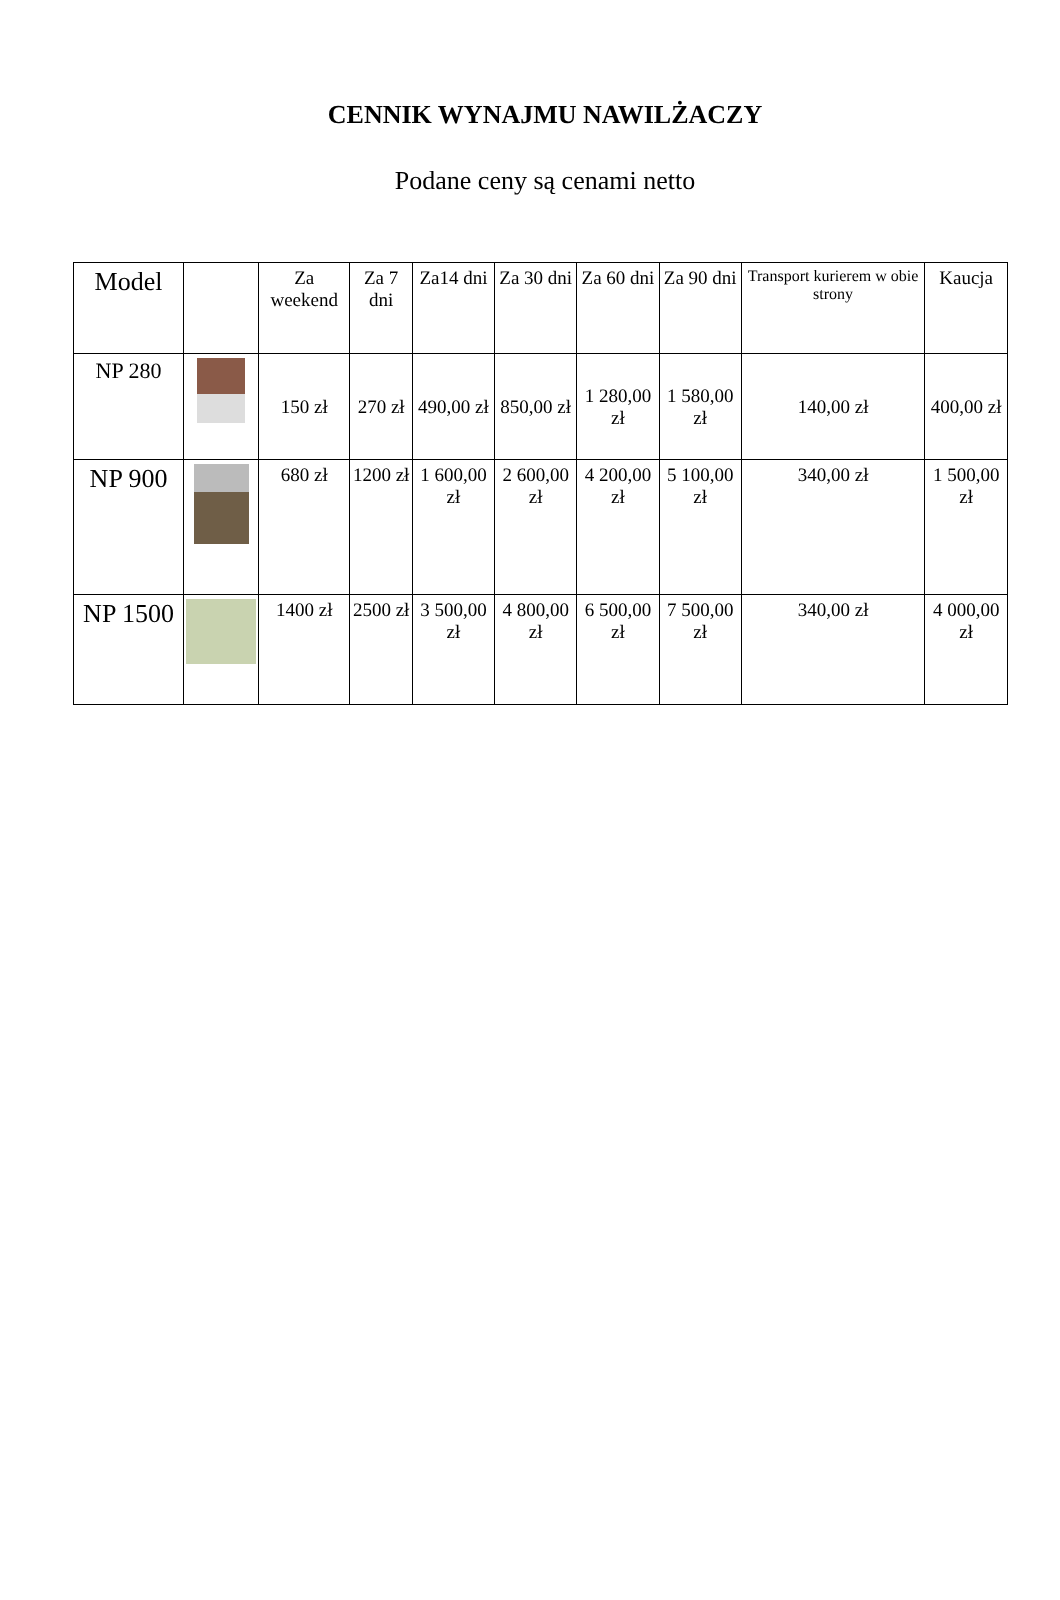CENNIK WYNAJMU NAWILŻACZY
Podane ceny są cenami netto
| Model | | Za weekend | Za 7 dni | Za14 dni | Za 30 dni | Za 60 dni | Za 90 dni | Transport kurierem w obie strony | Kaucja |
| --- | --- | --- | --- | --- | --- | --- | --- | --- | --- |
| NP 280 | | 150 zł | 270 zł | 490,00 zł | 850,00 zł | 1 280,00 zł | 1 580,00 zł | 140,00 zł | 400,00 zł |
| NP 900 | | 680 zł | 1200 zł | 1 600,00 zł | 2 600,00 zł | 4 200,00 zł | 5 100,00 zł | 340,00 zł | 1 500,00 zł |
| NP 1500 | | 1400 zł | 2500 zł | 3 500,00 zł | 4 800,00 zł | 6 500,00 zł | 7 500,00 zł | 340,00 zł | 4 000,00 zł |